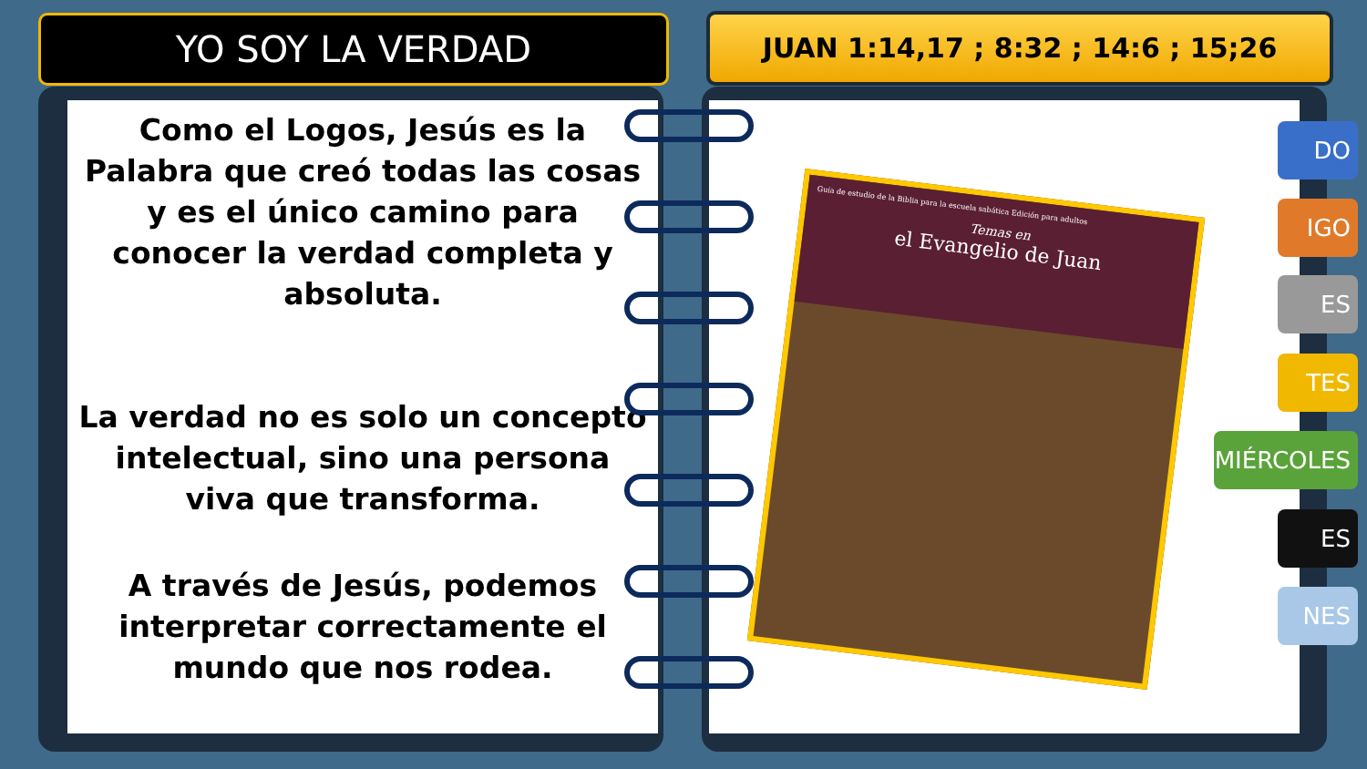YO SOY LA VERDAD JUAN 1:14,17 ; 8:32 ; 14:6 ; 15;26
Como el Logos, Jesús es la Palabra que creó todas las cosas y es el único camino para conocer la verdad completa y absoluta.
La verdad no es solo un concepto intelectual, sino una persona viva que transforma.
A través de Jesús, podemos interpretar correctamente el mundo que nos rodea.
Guía de estudio de la Biblia para la escuela sabática Edición para adultos
Temas en
el Evangelio de Juan
DO
IGO
ES
TES
MIÉRCOLES
ES
NES